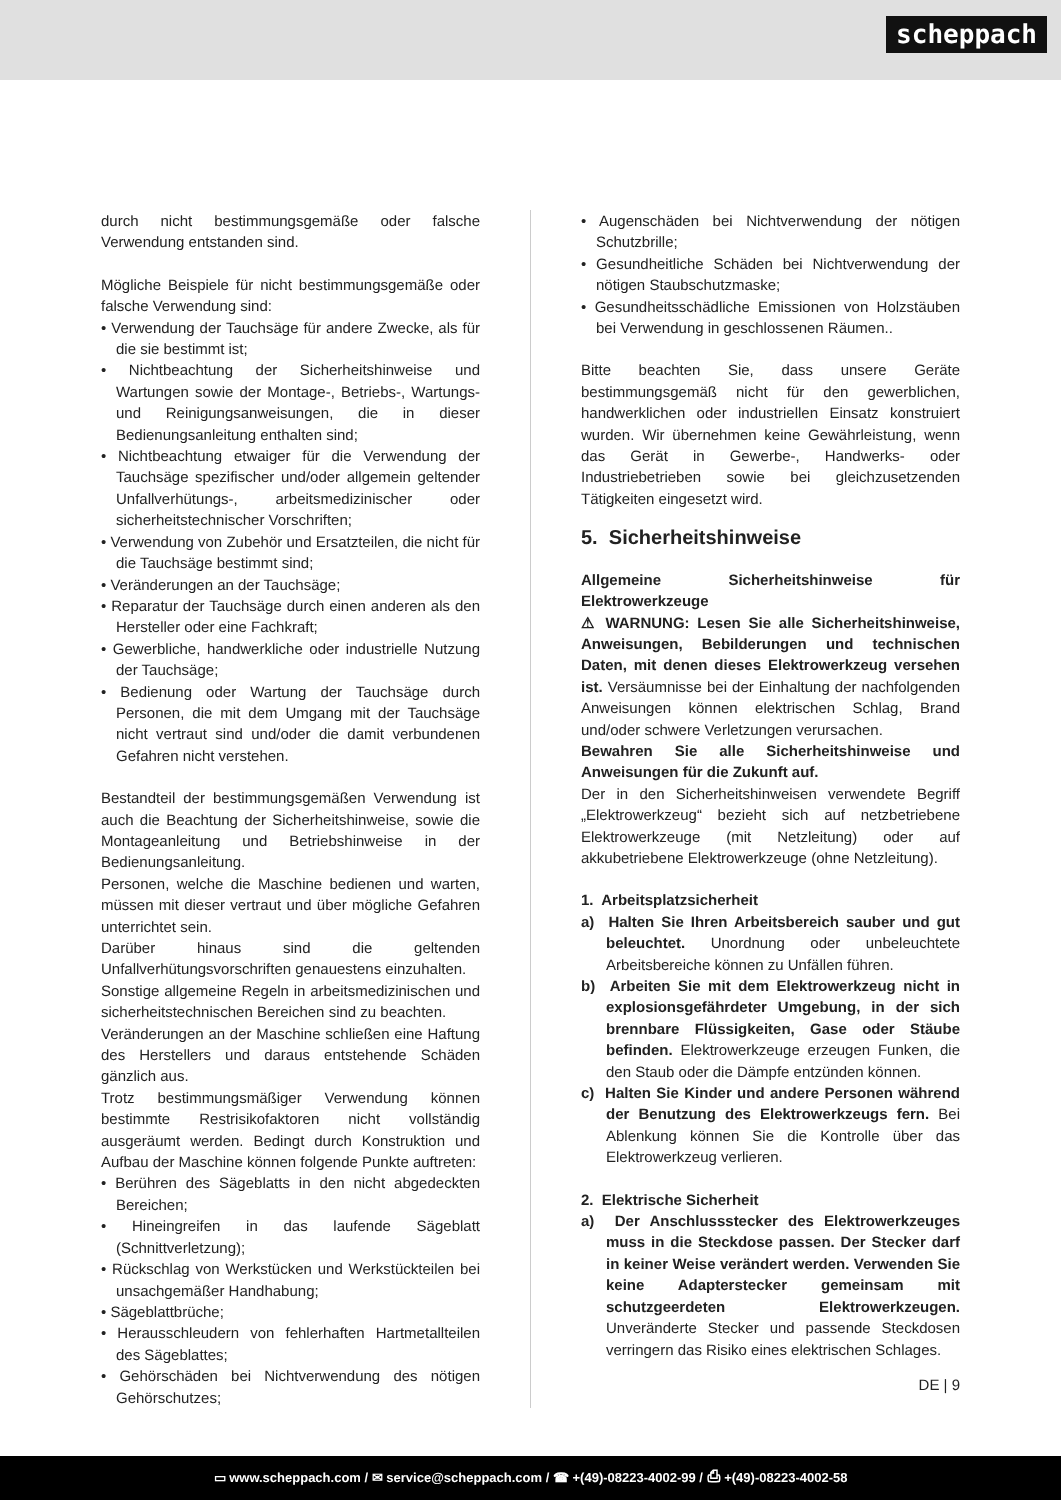scheppach
durch nicht bestimmungsgemäße oder falsche Verwendung entstanden sind.
Mögliche Beispiele für nicht bestimmungsgemäße oder falsche Verwendung sind:
• Verwendung der Tauchsäge für andere Zwecke, als für die sie bestimmt ist;
• Nichtbeachtung der Sicherheitshinweise und Wartungen sowie der Montage-, Betriebs-, Wartungs- und Reinigungsanweisungen, die in dieser Bedienungsanleitung enthalten sind;
• Nichtbeachtung etwaiger für die Verwendung der Tauchsäge spezifischer und/oder allgemein geltender Unfallverhütungs-, arbeitsmedizinischer oder sicherheitstechnischer Vorschriften;
• Verwendung von Zubehör und Ersatzteilen, die nicht für die Tauchsäge bestimmt sind;
• Veränderungen an der Tauchsäge;
• Reparatur der Tauchsäge durch einen anderen als den Hersteller oder eine Fachkraft;
• Gewerbliche, handwerkliche oder industrielle Nutzung der Tauchsäge;
• Bedienung oder Wartung der Tauchsäge durch Personen, die mit dem Umgang mit der Tauchsäge nicht vertraut sind und/oder die damit verbundenen Gefahren nicht verstehen.
Bestandteil der bestimmungsgemäßen Verwendung ist auch die Beachtung der Sicherheitshinweise, sowie die Montageanleitung und Betriebshinweise in der Bedienungsanleitung.
Personen, welche die Maschine bedienen und warten, müssen mit dieser vertraut und über mögliche Gefahren unterrichtet sein.
Darüber hinaus sind die geltenden Unfallverhütungsvorschriften genauestens einzuhalten.
Sonstige allgemeine Regeln in arbeitsmedizinischen und sicherheitstechnischen Bereichen sind zu beachten.
Veränderungen an der Maschine schließen eine Haftung des Herstellers und daraus entstehende Schäden gänzlich aus.
Trotz bestimmungsmäßiger Verwendung können bestimmte Restrisikofaktoren nicht vollständig ausgeräumt werden. Bedingt durch Konstruktion und Aufbau der Maschine können folgende Punkte auftreten:
• Berühren des Sägeblatts in den nicht abgedeckten Bereichen;
• Hineingreifen in das laufende Sägeblatt (Schnittverletzung);
• Rückschlag von Werkstücken und Werkstückteilen bei unsachgemäßer Handhabung;
• Sägeblattbrüche;
• Herausschleudern von fehlerhaften Hartmetallteilen des Sägeblattes;
• Gehörschäden bei Nichtverwendung des nötigen Gehörschutzes;
• Augenschäden bei Nichtverwendung der nötigen Schutzbrille;
• Gesundheitliche Schäden bei Nichtverwendung der nötigen Staubschutzmaske;
• Gesundheitsschädliche Emissionen von Holzstäuben bei Verwendung in geschlossenen Räumen..
Bitte beachten Sie, dass unsere Geräte bestimmungsgemäß nicht für den gewerblichen, handwerklichen oder industriellen Einsatz konstruiert wurden. Wir übernehmen keine Gewährleistung, wenn das Gerät in Gewerbe-, Handwerks- oder Industriebetrieben sowie bei gleichzusetzenden Tätigkeiten eingesetzt wird.
5. Sicherheitshinweise
Allgemeine Sicherheitshinweise für Elektrowerkzeuge
⚠ WARNUNG: Lesen Sie alle Sicherheitshinweise, Anweisungen, Bebilderungen und technischen Daten, mit denen dieses Elektrowerkzeug versehen ist. Versäumnisse bei der Einhaltung der nachfolgenden Anweisungen können elektrischen Schlag, Brand und/oder schwere Verletzungen verursachen.
Bewahren Sie alle Sicherheitshinweise und Anweisungen für die Zukunft auf.
Der in den Sicherheitshinweisen verwendete Begriff „Elektrowerkzeug“ bezieht sich auf netzbetriebene Elektrowerkzeuge (mit Netzleitung) oder auf akkubetriebene Elektrowerkzeuge (ohne Netzleitung).
1. Arbeitsplatzsicherheit
a) Halten Sie Ihren Arbeitsbereich sauber und gut beleuchtet. Unordnung oder unbeleuchtete Arbeitsbereiche können zu Unfällen führen.
b) Arbeiten Sie mit dem Elektrowerkzeug nicht in explosionsgefährdeter Umgebung, in der sich brennbare Flüssigkeiten, Gase oder Stäube befinden. Elektrowerkzeuge erzeugen Funken, die den Staub oder die Dämpfe entzünden können.
c) Halten Sie Kinder und andere Personen während der Benutzung des Elektrowerkzeugs fern. Bei Ablenkung können Sie die Kontrolle über das Elektrowerkzeug verlieren.
2. Elektrische Sicherheit
a) Der Anschlussstecker des Elektrowerkzeuges muss in die Steckdose passen. Der Stecker darf in keiner Weise verändert werden. Verwenden Sie keine Adapterstecker gemeinsam mit schutzgeerdeten Elektrowerkzeugen. Unveränderte Stecker und passende Steckdosen verringern das Risiko eines elektrischen Schlages.
DE | 9
▭ www.scheppach.com / ✉ service@scheppach.com / ☎ +(49)-08223-4002-99 / ⎙ +(49)-08223-4002-58